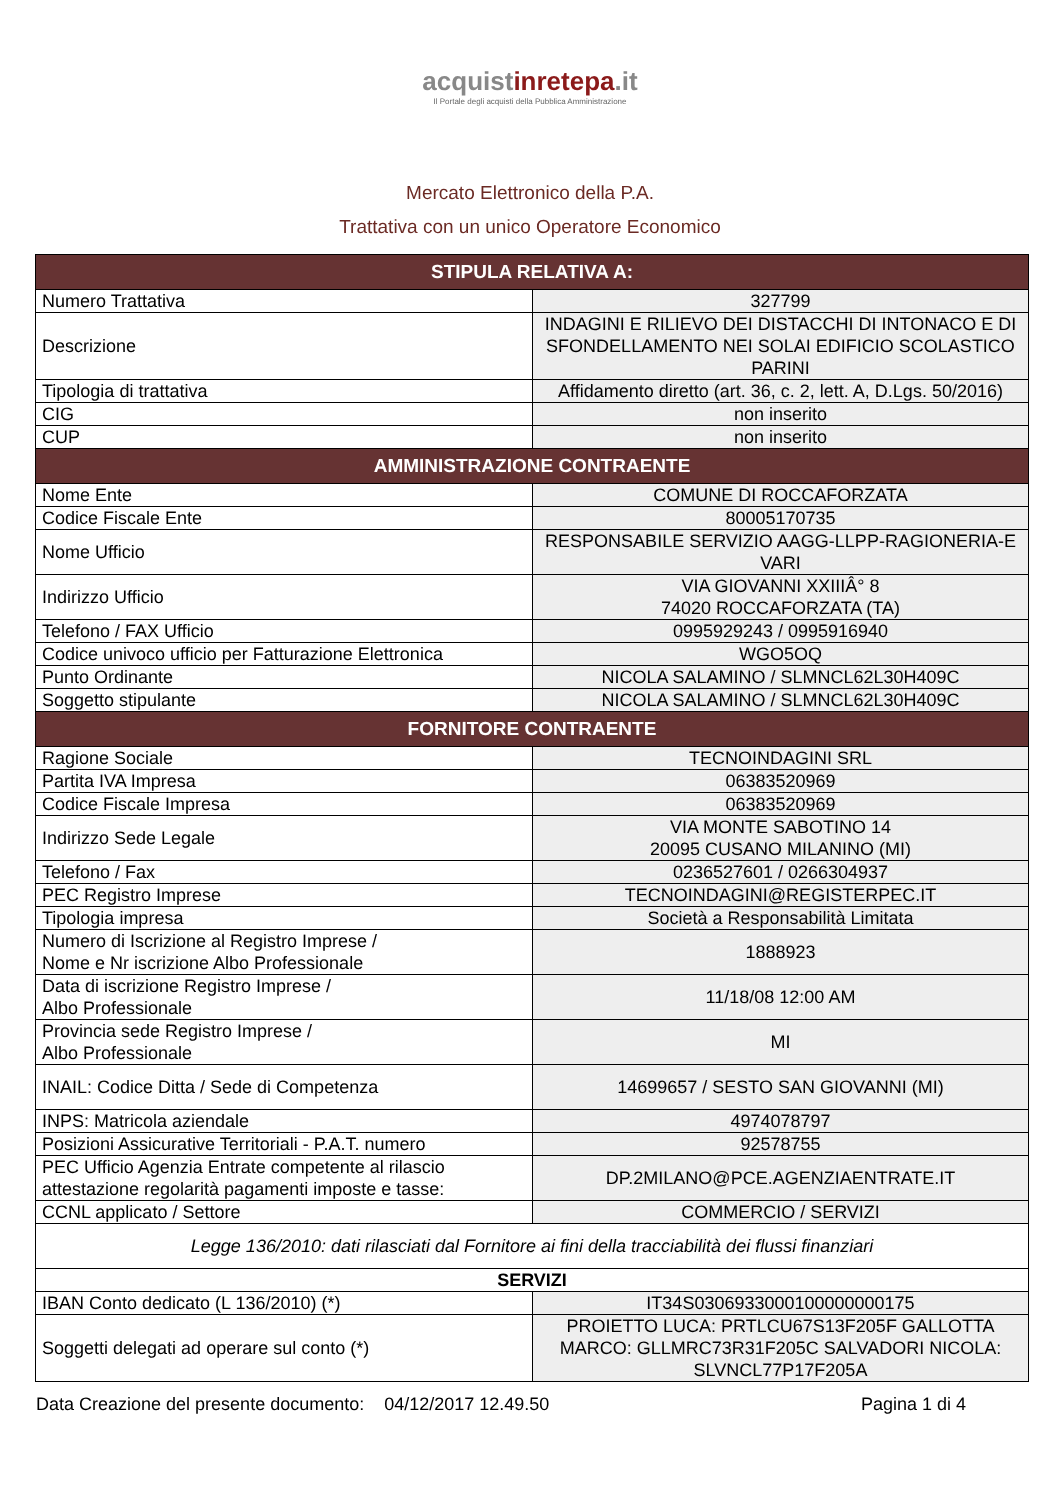acquistinretepa.it
Il Portale degli acquisti della Pubblica Amministrazione
Mercato Elettronico della P.A.
Trattativa con un unico Operatore Economico
| STIPULA RELATIVA A: | |
| --- | --- |
| Numero Trattativa | 327799 |
| Descrizione | INDAGINI E RILIEVO DEI DISTACCHI DI INTONACO E DI SFONDELLAMENTO NEI SOLAI EDIFICIO SCOLASTICO PARINI |
| Tipologia di trattativa | Affidamento diretto (art. 36, c. 2, lett. A, D.Lgs. 50/2016) |
| CIG | non inserito |
| CUP | non inserito |
| AMMINISTRAZIONE CONTRAENTE | |
| Nome Ente | COMUNE DI ROCCAFORZATA |
| Codice Fiscale Ente | 80005170735 |
| Nome Ufficio | RESPONSABILE SERVIZIO AAGG-LLPP-RAGIONERIA-E VARI |
| Indirizzo Ufficio | VIA GIOVANNI XXIIIÂ° 8 74020 ROCCAFORZATA (TA) |
| Telefono / FAX Ufficio | 0995929243 / 0995916940 |
| Codice univoco ufficio per Fatturazione Elettronica | WGO5OQ |
| Punto Ordinante | NICOLA SALAMINO / SLMNCL62L30H409C |
| Soggetto stipulante | NICOLA SALAMINO / SLMNCL62L30H409C |
| FORNITORE CONTRAENTE | |
| Ragione Sociale | TECNOINDAGINI SRL |
| Partita IVA Impresa | 06383520969 |
| Codice Fiscale Impresa | 06383520969 |
| Indirizzo Sede Legale | VIA MONTE SABOTINO 14 20095 CUSANO MILANINO (MI) |
| Telefono / Fax | 0236527601 / 0266304937 |
| PEC Registro Imprese | TECNOINDAGINI@REGISTERPEC.IT |
| Tipologia impresa | Società a Responsabilità Limitata |
| Numero di Iscrizione al Registro Imprese / Nome e Nr iscrizione Albo Professionale | 1888923 |
| Data di iscrizione Registro Imprese / Albo Professionale | 11/18/08 12:00 AM |
| Provincia sede Registro Imprese / Albo Professionale | MI |
| INAIL: Codice Ditta / Sede di Competenza | 14699657 / SESTO SAN GIOVANNI (MI) |
| INPS: Matricola aziendale | 4974078797 |
| Posizioni Assicurative Territoriali - P.A.T. numero | 92578755 |
| PEC Ufficio Agenzia Entrate competente al rilascio attestazione regolarità pagamenti imposte e tasse: | DP.2MILANO@PCE.AGENZIAENTRATE.IT |
| CCNL applicato / Settore | COMMERCIO / SERVIZI |
| Legge 136/2010: dati rilasciati dal Fornitore ai fini della tracciabilità dei flussi finanziari | |
| SERVIZI | |
| IBAN Conto dedicato (L 136/2010) (*) | IT34S0306933000100000000175 |
| Soggetti delegati ad operare sul conto (*) | PROIETTO LUCA: PRTLCU67S13F205F GALLOTTA MARCO: GLLMRC73R31F205C SALVADORI NICOLA: SLVNCL77P17F205A |
Data Creazione del presente documento: 04/12/2017 12.49.50 Pagina 1 di 4